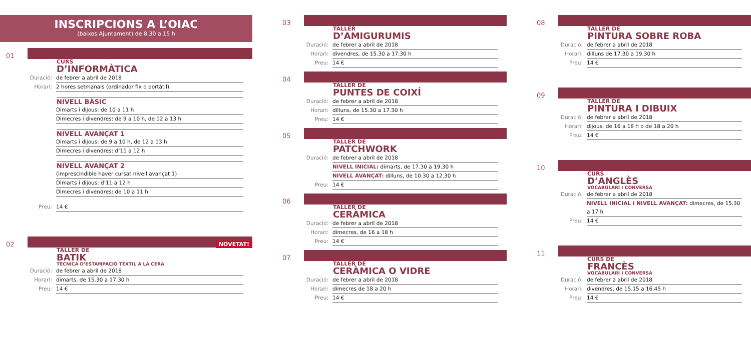INSCRIPCIONS A L’OIAC
(baixos Ajuntament) de 8.30 a 15 h
01
CURS
D’INFORMÀTICA
Duració: de febrer a abril de 2018
Horari: 2 hores setmanals (ordinador fix o portàtil)
NIVELL BÀSIC
Dimarts i dijous: de 10 a 11 h
Dimecres i divendres: de 9 a 10 h, de 12 a 13 h
NIVELL AVANÇAT 1
Dimarts i dijous: de 9 a 10 h, de 12 a 13 h
Dimecres i divendres: d’11 a 12 h
NIVELL AVANÇAT 2
(imprescindible haver cursat nivell avançat 1)
Dimarts i dijous: d’11 a 12 h
Dimecres i divendres: de 10 a 11 h
Preu: 14 €
NOVETAT!
02
TALLER DE
BATIK
TÈCNICA D’ESTAMPACIÓ TÈXTIL A LA CERA
Duració: de febrer a abril de 2018
Horari: dimarts, de 15.30 a 17.30 h
Preu: 14 €
03
TALLER
D’AMIGURUMIS
Duració: de febrer a abril de 2018
Horari: divendres, de 15.30 a 17.30 h
Preu: 14 €
04
TALLER DE
PUNTES DE COIXÍ
Duració: de febrer a abril de 2018
Horari: dilluns, de 15.30 a 17.30 h
Preu: 14 €
05
TALLER DE
PATCHWORK
Duració: de febrer a abril de 2018
NIVELL INICIAL: dimarts, de 17.30 a 19.30 h
NIVELL AVANÇAT: dilluns, de 10.30 a 12.30 h
Preu: 14 €
06
TALLER DE
CERÀMICA
Duració: de febrer a abril de 2018
Horari: dimecres, de 16 a 18 h
Preu: 14 €
07
TALLER DE
CERÀMICA O VIDRE
Duració: de febrer a abril de 2018
Horari: dimecres de 18 a 20 h
Preu: 14 €
08
TALLER DE
PINTURA SOBRE ROBA
Duració: de febrer a abril de 2018
Horari: dilluns de 17.30 a 19.30 h
Preu: 14 €
09
TALLER DE
PINTURA I DIBUIX
Duració: de febrer a abril de 2018
Horari: dijous, de 16 a 18 h o de 18 a 20 h
Preu: 14 €
10
CURS
D’ANGLÈS
VOCABULARI I CONVERSA
Duració: de febrer a abril de 2018
NIVELL INICIAL I NIVELL AVANÇAT: dimecres, de 15.30 a 17 h
Preu: 14 €
11
CURS DE
FRANCÈS
VOCABULARI I CONVERSA
Duració: de febrer a abril de 2018
Horari: divendres, de 15.15 a 16.45 h
Preu: 14 €